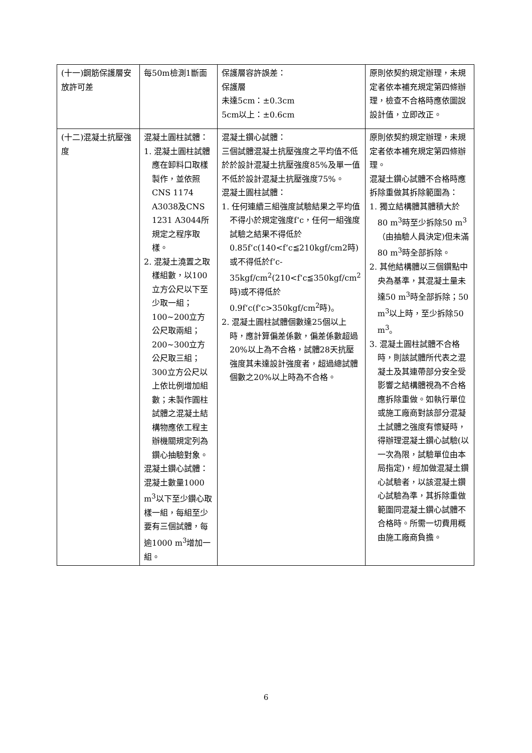| (十一)鋼筋保護層安放許可差 | 每50m檢測1斷面 | 保護層容許誤差： 保護層 未達5cm：±0.3cm 5cm以上：±0.6cm | 原則依契約規定辦理，未規定者依本補充規定第四條辦理，檢查不合格時應依圖說設計值，立即改正。 |
| (十二)混凝土抗壓強度 | 混凝土圓柱試體： 1. 混凝土圓柱試體應在卸料口取樣製作，並依照CNS 1174 A3038及CNS 1231 A3044所規定之程序取樣。 2. 混凝土澆置之取樣組數，以100立方公尺以下至少取一組；100~200立方公尺取兩組；200~300立方公尺取三組；300立方公尺以上依比例增加組數；未製作圓柱試體之混凝土結構物應依工程主辦機關規定列為鑽心抽驗對象。 混凝土鑽心試體： 混凝土數量1000 m<sup>3</sup>以下至少鑽心取樣一組，每組至少要有三個試體，每逾1000 m<sup>3</sup>增加一組。 | 混凝土鑽心試體： 三個試體混凝土抗壓強度之平均值不低於於設計混凝土抗壓強度85%及單一值不低於設計混凝土抗壓強度75%。 混凝土圓柱試體： 1. 任何連續三組強度試驗結果之平均值不得小於規定強度f‘c，任何一組強度試驗之結果不得低於0.85f‘c(140<f‘c≦210kgf/cm2時)或不得低於f‘c-35kgf/cm<sup>2</sup>(210<f‘c≦350kgf/cm<sup>2</sup>時)或不得低於0.9f‘c(f‘c>350kgf/cm<sup>2</sup>時)。 2. 混凝土圓柱試體個數達25個以上時，應計算偏差係數，偏差係數超過20%以上為不合格，試體28天抗壓強度其未達設計強度者，超過總試體個數之20%以上時為不合格。 | 原則依契約規定辦理，未規定者依本補充規定第四條辦理。 混凝土鑽心試體不合格時應拆除重做其拆除範圍為： 1. 獨立結構體其體積大於80 m<sup>3</sup>時至少拆除50 m<sup>3</sup>（由抽驗人員決定)但未滿80 m<sup>3</sup>時全部拆除。 2. 其他結構體以三個鑽點中央為基準，其混凝土量未達50 m<sup>3</sup>時全部拆除；50 m<sup>3</sup>以上時，至少拆除50 m<sup>3</sup>。 3. 混凝土圓柱試體不合格時，則該試體所代表之混凝土及其連帶部分安全受影響之結構體視為不合格應拆除重做。如執行單位或施工廠商對該部分混凝土試體之強度有懷疑時，得辦理混凝土鑽心試驗(以一次為限，試驗單位由本局指定)，經加做混凝土鑽心試驗者，以該混凝土鑽心試驗為準，其拆除重做範圍同混凝土鑽心試體不合格時。所需一切費用概由施工廠商負擔。 |
6